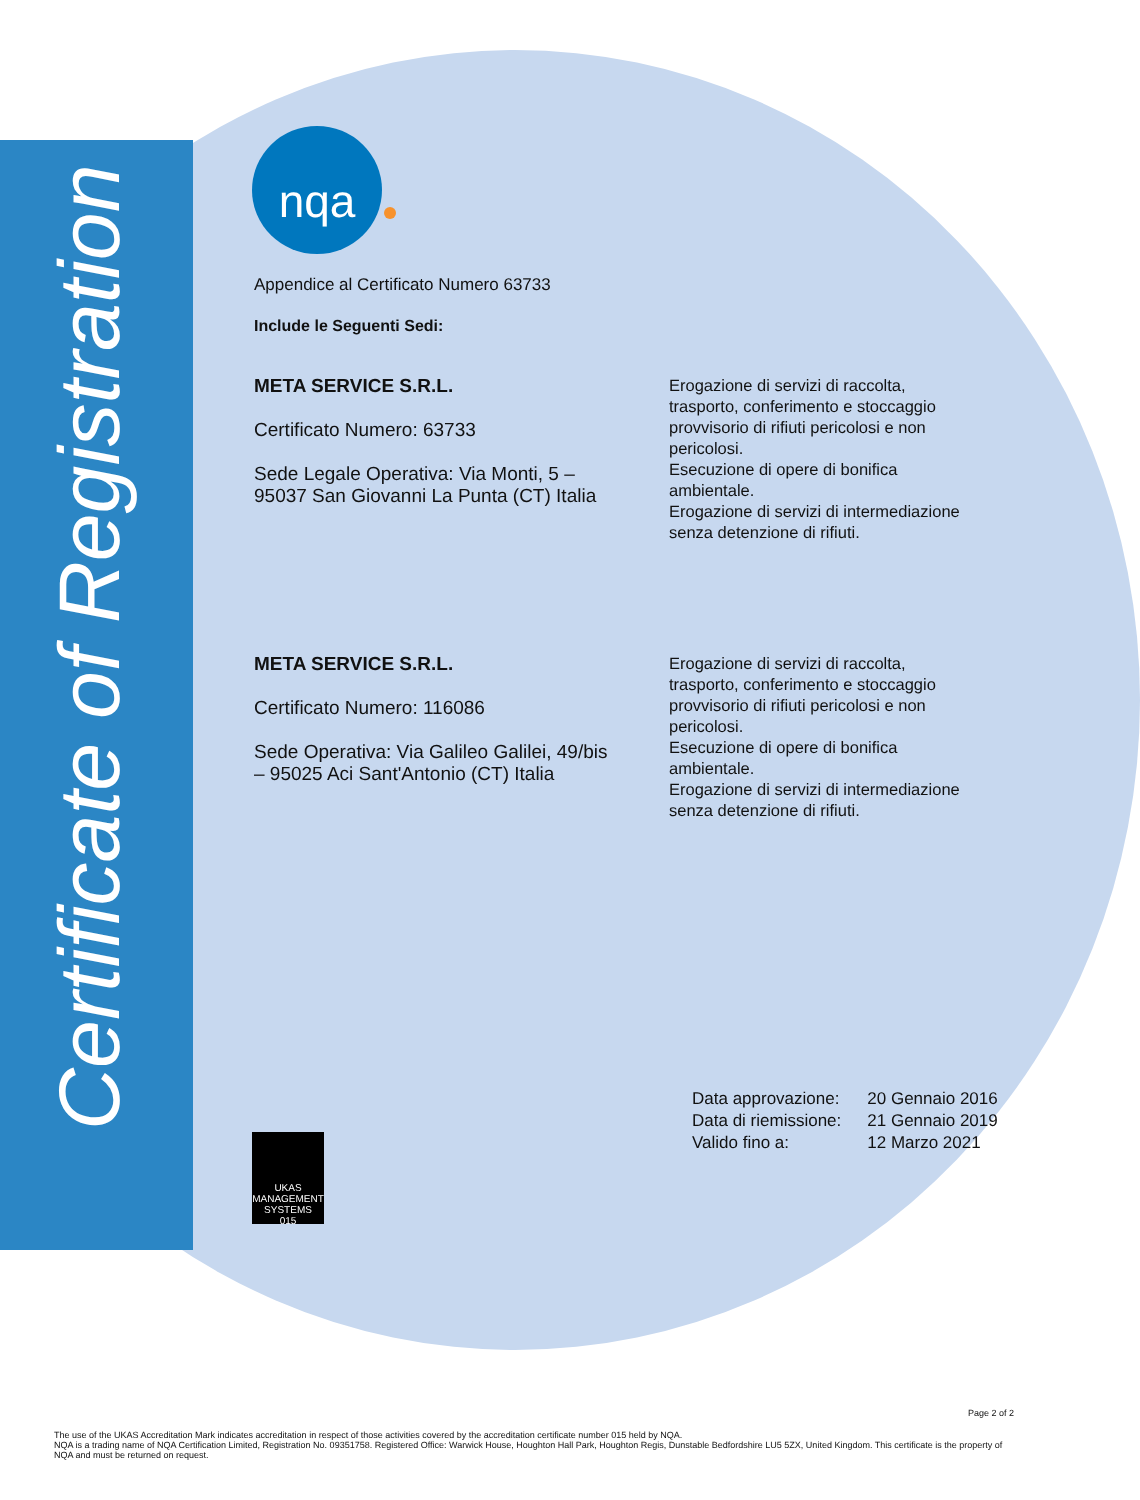Certificate of Registration
nqa
Appendice al Certificato Numero 63733
Include le Seguenti Sedi:
META SERVICE S.R.L.
Certificato Numero: 63733
Sede Legale Operativa: Via Monti, 5 – 95037 San Giovanni La Punta (CT) Italia
Erogazione di servizi di raccolta, trasporto, conferimento e stoccaggio provvisorio di rifiuti pericolosi e non pericolosi.
Esecuzione di opere di bonifica ambientale.
Erogazione di servizi di intermediazione senza detenzione di rifiuti.
META SERVICE S.R.L.
Certificato Numero: 116086
Sede Operativa: Via Galileo Galilei, 49/bis – 95025 Aci Sant'Antonio (CT) Italia
Erogazione di servizi di raccolta, trasporto, conferimento e stoccaggio provvisorio di rifiuti pericolosi e non pericolosi.
Esecuzione di opere di bonifica ambientale.
Erogazione di servizi di intermediazione senza detenzione di rifiuti.
| Data approvazione: | 20 Gennaio 2016 |
| Data di riemissione: | 21 Gennaio 2019 |
| Valido fino a: | 12 Marzo 2021 |
UKAS
MANAGEMENT SYSTEMS
015
Page 2 of 2
The use of the UKAS Accreditation Mark indicates accreditation in respect of those activities covered by the accreditation certificate number 015 held by NQA.
NQA is a trading name of NQA Certification Limited, Registration No. 09351758. Registered Office: Warwick House, Houghton Hall Park, Houghton Regis, Dunstable Bedfordshire LU5 5ZX, United Kingdom. This certificate is the property of NQA and must be returned on request.